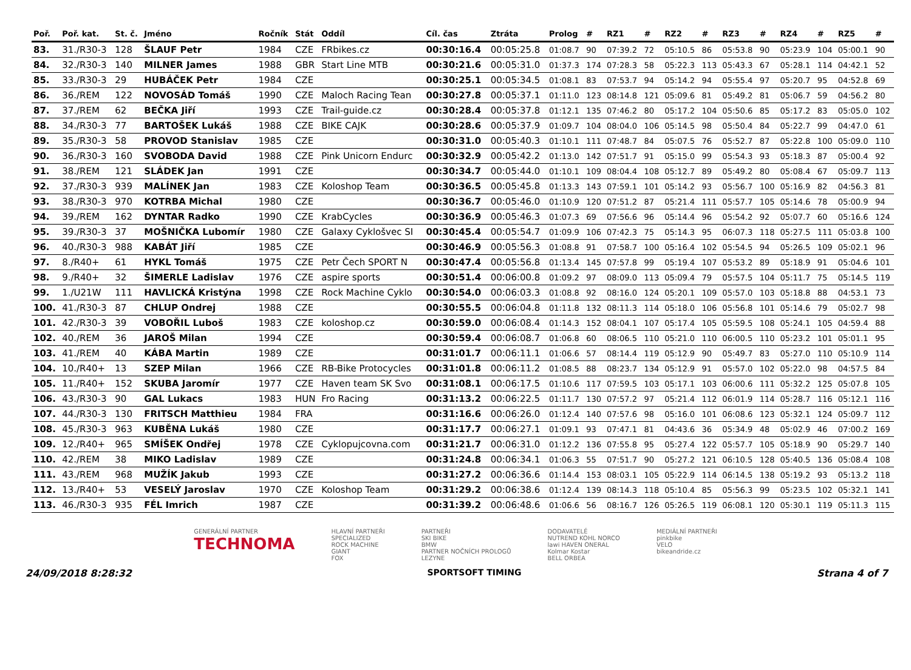| Poř. | Poř. kat. | St. č. | Jméno | Ročník | Stát | Oddíl | Cíl. čas | Ztráta | Prolog | # | RZ1 | # | RZ2 | # | RZ3 | # | RZ4 | # | RZ5 | # |
| --- | --- | --- | --- | --- | --- | --- | --- | --- | --- | --- | --- | --- | --- | --- | --- | --- | --- | --- | --- | --- |
| 83. | 31./R30-3 | 128 | ŠLAUF Petr | 1984 | CZE | FRbikes.cz | 00:30:16.4 | 00:05:25.8 | 01:08.7 | 90 | 07:39.2 | 72 | 05:10.5 | 86 | 05:53.8 | 90 | 05:23.9 | 104 | 05:00.1 | 90 |
| 84. | 32./R30-3 | 140 | MILNER James | 1988 | GBR | Start Line MTB | 00:30:21.6 | 00:05:31.0 | 01:37.3 | 174 | 07:28.3 | 58 | 05:22.3 | 113 | 05:43.3 | 67 | 05:28.1 | 114 | 04:42.1 | 52 |
| 85. | 33./R30-3 | 29 | HUBÁČEK Petr | 1984 | CZE | | 00:30:25.1 | 00:05:34.5 | 01:08.1 | 83 | 07:53.7 | 94 | 05:14.2 | 94 | 05:55.4 | 97 | 05:20.7 | 95 | 04:52.8 | 69 |
| 86. | 36./REM | 122 | NOVOSÁD Tomáš | 1990 | CZE | Maloch Racing Tean | 00:30:27.8 | 00:05:37.1 | 01:11.0 | 123 | 08:14.8 | 121 | 05:09.6 | 81 | 05:49.2 | 81 | 05:06.7 | 59 | 04:56.2 | 80 |
| 87. | 37./REM | 62 | BEČKA Jiří | 1993 | CZE | Trail-guide.cz | 00:30:28.4 | 00:05:37.8 | 01:12.1 | 135 | 07:46.2 | 80 | 05:17.2 | 104 | 05:50.6 | 85 | 05:17.2 | 83 | 05:05.0 | 102 |
| 88. | 34./R30-3 | 77 | BARTOŠEK Lukáš | 1988 | CZE | BIKE CAJK | 00:30:28.6 | 00:05:37.9 | 01:09.7 | 104 | 08:04.0 | 106 | 05:14.5 | 98 | 05:50.4 | 84 | 05:22.7 | 99 | 04:47.0 | 61 |
| 89. | 35./R30-3 | 58 | PROVOD Stanislav | 1985 | CZE | | 00:30:31.0 | 00:05:40.3 | 01:10.1 | 111 | 07:48.7 | 84 | 05:07.5 | 76 | 05:52.7 | 87 | 05:22.8 | 100 | 05:09.0 | 110 |
| 90. | 36./R30-3 | 160 | SVOBODA David | 1988 | CZE | Pink Unicorn Endurc | 00:30:32.9 | 00:05:42.2 | 01:13.0 | 142 | 07:51.7 | 91 | 05:15.0 | 99 | 05:54.3 | 93 | 05:18.3 | 87 | 05:00.4 | 92 |
| 91. | 38./REM | 121 | SLÁDEK Jan | 1991 | CZE | | 00:30:34.7 | 00:05:44.0 | 01:10.1 | 109 | 08:04.4 | 108 | 05:12.7 | 89 | 05:49.2 | 80 | 05:08.4 | 67 | 05:09.7 | 113 |
| 92. | 37./R30-3 | 939 | MALÍNEK Jan | 1983 | CZE | Koloshop Team | 00:30:36.5 | 00:05:45.8 | 01:13.3 | 143 | 07:59.1 | 101 | 05:14.2 | 93 | 05:56.7 | 100 | 05:16.9 | 82 | 04:56.3 | 81 |
| 93. | 38./R30-3 | 970 | KOTRBA Michal | 1980 | CZE | | 00:30:36.7 | 00:05:46.0 | 01:10.9 | 120 | 07:51.2 | 87 | 05:21.4 | 111 | 05:57.7 | 105 | 05:14.6 | 78 | 05:00.9 | 94 |
| 94. | 39./REM | 162 | DYNTAR Radko | 1990 | CZE | KrabCycles | 00:30:36.9 | 00:05:46.3 | 01:07.3 | 69 | 07:56.6 | 96 | 05:14.4 | 96 | 05:54.2 | 92 | 05:07.7 | 60 | 05:16.6 | 124 |
| 95. | 39./R30-3 | 37 | MOŠNIČKA Lubomír | 1980 | CZE | Galaxy Cyklošvec SI | 00:30:45.4 | 00:05:54.7 | 01:09.9 | 106 | 07:42.3 | 75 | 05:14.3 | 95 | 06:07.3 | 118 | 05:27.5 | 111 | 05:03.8 | 100 |
| 96. | 40./R30-3 | 988 | KABÁT Jiří | 1985 | CZE | | 00:30:46.9 | 00:05:56.3 | 01:08.8 | 91 | 07:58.7 | 100 | 05:16.4 | 102 | 05:54.5 | 94 | 05:26.5 | 109 | 05:02.1 | 96 |
| 97. | 8./R40+ | 61 | HYKL Tomáš | 1975 | CZE | Petr Čech SPORT N | 00:30:47.4 | 00:05:56.8 | 01:13.4 | 145 | 07:57.8 | 99 | 05:19.4 | 107 | 05:53.2 | 89 | 05:18.9 | 91 | 05:04.6 | 101 |
| 98. | 9./R40+ | 32 | ŠIMERLE Ladislav | 1976 | CZE | aspire sports | 00:30:51.4 | 00:06:00.8 | 01:09.2 | 97 | 08:09.0 | 113 | 05:09.4 | 79 | 05:57.5 | 104 | 05:11.7 | 75 | 05:14.5 | 119 |
| 99. | 1./U21W | 111 | HAVLICKÁ Kristýna | 1998 | CZE | Rock Machine Cyklo | 00:30:54.0 | 00:06:03.3 | 01:08.8 | 92 | 08:16.0 | 124 | 05:20.1 | 109 | 05:57.0 | 103 | 05:18.8 | 88 | 04:53.1 | 73 |
| 100. | 41./R30-3 | 87 | CHLUP Ondrej | 1988 | CZE | | 00:30:55.5 | 00:06:04.8 | 01:11.8 | 132 | 08:11.3 | 114 | 05:18.0 | 106 | 05:56.8 | 101 | 05:14.6 | 79 | 05:02.7 | 98 |
| 101. | 42./R30-3 | 39 | VOBOŘIL Luboš | 1983 | CZE | koloshop.cz | 00:30:59.0 | 00:06:08.4 | 01:14.3 | 152 | 08:04.1 | 107 | 05:17.4 | 105 | 05:59.5 | 108 | 05:24.1 | 105 | 04:59.4 | 88 |
| 102. | 40./REM | 36 | JAROŠ Milan | 1994 | CZE | | 00:30:59.4 | 00:06:08.7 | 01:06.8 | 60 | 08:06.5 | 110 | 05:21.0 | 110 | 06:00.5 | 110 | 05:23.2 | 101 | 05:01.1 | 95 |
| 103. | 41./REM | 40 | KÁBA Martin | 1989 | CZE | | 00:31:01.7 | 00:06:11.1 | 01:06.6 | 57 | 08:14.4 | 119 | 05:12.9 | 90 | 05:49.7 | 83 | 05:27.0 | 110 | 05:10.9 | 114 |
| 104. | 10./R40+ | 13 | SZEP Milan | 1966 | CZE | RB-Bike Protocycles | 00:31:01.8 | 00:06:11.2 | 01:08.5 | 88 | 08:23.7 | 134 | 05:12.9 | 91 | 05:57.0 | 102 | 05:22.0 | 98 | 04:57.5 | 84 |
| 105. | 11./R40+ | 152 | SKUBA Jaromír | 1977 | CZE | Haven team SK Svo | 00:31:08.1 | 00:06:17.5 | 01:10.6 | 117 | 07:59.5 | 103 | 05:17.1 | 103 | 06:00.6 | 111 | 05:32.2 | 125 | 05:07.8 | 105 |
| 106. | 43./R30-3 | 90 | GAL Lukacs | 1983 | HUN | Fro Racing | 00:31:13.2 | 00:06:22.5 | 01:11.7 | 130 | 07:57.2 | 97 | 05:21.4 | 112 | 06:01.9 | 114 | 05:28.7 | 116 | 05:12.1 | 116 |
| 107. | 44./R30-3 | 130 | FRITSCH Matthieu | 1984 | FRA | | 00:31:16.6 | 00:06:26.0 | 01:12.4 | 140 | 07:57.6 | 98 | 05:16.0 | 101 | 06:08.6 | 123 | 05:32.1 | 124 | 05:09.7 | 112 |
| 108. | 45./R30-3 | 963 | KUBĚNA Lukáš | 1980 | CZE | | 00:31:17.7 | 00:06:27.1 | 01:09.1 | 93 | 07:47.1 | 81 | 04:43.6 | 36 | 05:34.9 | 48 | 05:02.9 | 46 | 07:00.2 | 169 |
| 109. | 12./R40+ | 965 | SMÍŠEK Ondřej | 1978 | CZE | Cyklopujcovna.com | 00:31:21.7 | 00:06:31.0 | 01:12.2 | 136 | 07:55.8 | 95 | 05:27.4 | 122 | 05:57.7 | 105 | 05:18.9 | 90 | 05:29.7 | 140 |
| 110. | 42./REM | 38 | MIKO Ladislav | 1989 | CZE | | 00:31:24.8 | 00:06:34.1 | 01:06.3 | 55 | 07:51.7 | 90 | 05:27.2 | 121 | 06:10.5 | 128 | 05:40.5 | 136 | 05:08.4 | 108 |
| 111. | 43./REM | 968 | MUŽÍK Jakub | 1993 | CZE | | 00:31:27.2 | 00:06:36.6 | 01:14.4 | 153 | 08:03.1 | 105 | 05:22.9 | 114 | 06:14.5 | 138 | 05:19.2 | 93 | 05:13.2 | 118 |
| 112. | 13./R40+ | 53 | VESELÝ Jaroslav | 1970 | CZE | Koloshop Team | 00:31:29.2 | 00:06:38.6 | 01:12.4 | 139 | 08:14.3 | 118 | 05:10.4 | 85 | 05:56.3 | 99 | 05:23.5 | 102 | 05:32.1 | 141 |
| 113. | 46./R30-3 | 935 | FÉL Imrich | 1987 | CZE | | 00:31:39.2 | 00:06:48.6 | 01:06.6 | 56 | 08:16.7 | 126 | 05:26.5 | 119 | 06:08.1 | 120 | 05:30.1 | 119 | 05:11.3 | 115 |
GENERÁLNÍ PARTNER
TECHNOMA
HLAVNÍ PARTNEŘI
SPECIALIZED
ROCK MACHINE
GIANT
FOX
PARTNEŘI
SKI BIKE
BMW
PARTNER NOČNÍCH PROLOGŮ
LEZYNE
DODAVATELÉ
NUTREND KOHL NORCO
lawi HAVEN ONERAL
Kolmar Kostar
BELL ORBEA
MEDIÁLNÍ PARTNEŘI
pinkbike
VELO
bikeandride.cz
24/09/2018 8:28:32 SPORTSOFT TIMING Strana 4 of 7